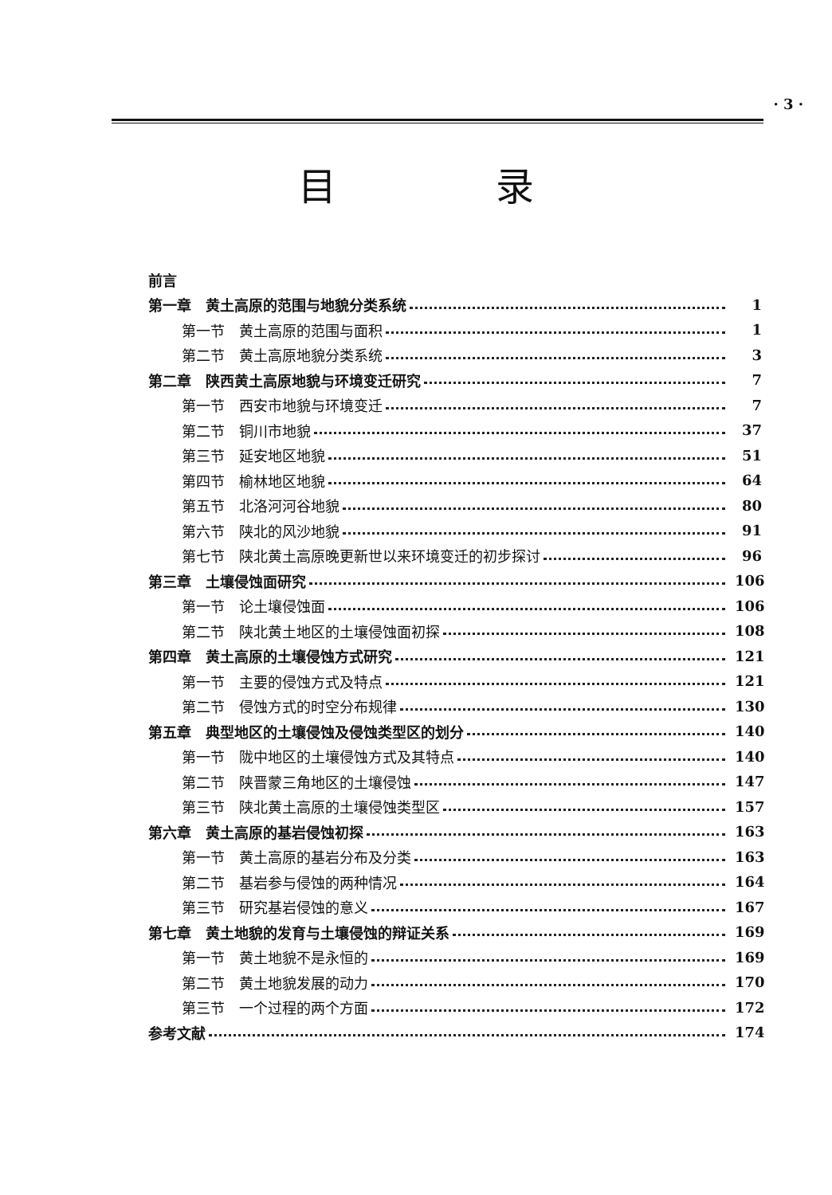· 3 ·
目录
前言
第一章　黄土高原的范围与地貌分类系统 1
第一节　黄土高原的范围与面积 1
第二节　黄土高原地貌分类系统 3
第二章　陕西黄土高原地貌与环境变迁研究 7
第一节　西安市地貌与环境变迁 7
第二节　铜川市地貌 37
第三节　延安地区地貌 51
第四节　榆林地区地貌 64
第五节　北洛河河谷地貌 80
第六节　陕北的风沙地貌 91
第七节　陕北黄土高原晚更新世以来环境变迁的初步探讨 96
第三章　土壤侵蚀面研究 106
第一节　论土壤侵蚀面 106
第二节　陕北黄土地区的土壤侵蚀面初探 108
第四章　黄土高原的土壤侵蚀方式研究 121
第一节　主要的侵蚀方式及特点 121
第二节　侵蚀方式的时空分布规律 130
第五章　典型地区的土壤侵蚀及侵蚀类型区的划分 140
第一节　陇中地区的土壤侵蚀方式及其特点 140
第二节　陕晋蒙三角地区的土壤侵蚀 147
第三节　陕北黄土高原的土壤侵蚀类型区 157
第六章　黄土高原的基岩侵蚀初探 163
第一节　黄土高原的基岩分布及分类 163
第二节　基岩参与侵蚀的两种情况 164
第三节　研究基岩侵蚀的意义 167
第七章　黄土地貌的发育与土壤侵蚀的辩证关系 169
第一节　黄土地貌不是永恒的 169
第二节　黄土地貌发展的动力 170
第三节　一个过程的两个方面 172
参考文献 174